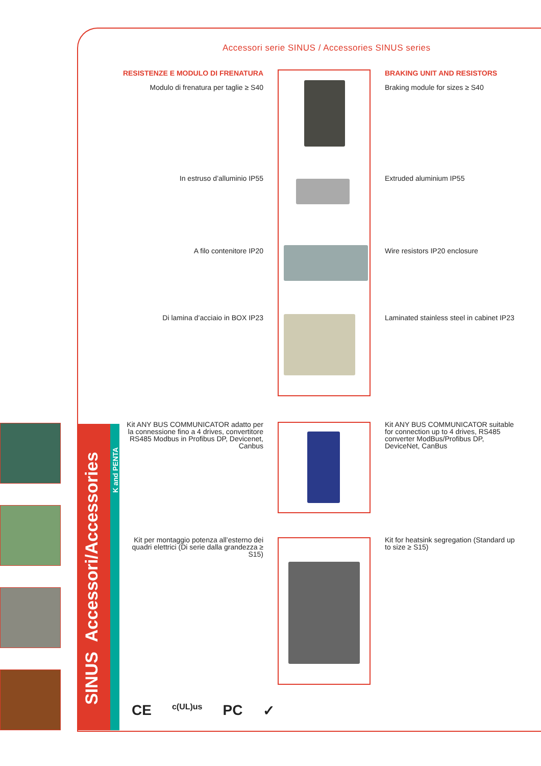Accessori serie SINUS / Accessories SINUS series
RESISTENZE E MODULO DI FRENATURA
Modulo di frenatura per taglie ≥ S40
BRAKING UNIT AND RESISTORS
Braking module for sizes ≥ S40
In estruso d’alluminio IP55
Extruded aluminium IP55
A filo contenitore IP20
Wire resistors IP20 enclosure
Di lamina d’acciaio in BOX IP23
Laminated stainless steel in cabinet IP23
Kit ANY BUS COMMUNICATOR adatto per la connessione fino a 4 drives, convertitore RS485 Modbus in Profibus DP, Devicenet, Canbus
Kit ANY BUS COMMUNICATOR suitable for connection up to 4 drives, RS485 converter ModBus/Profibus DP, DeviceNet, CanBus
Kit per montaggio potenza all’esterno dei quadri elettrici (Di serie dalla grandezza ≥ S15)
Kit for heatsink segregation (Standard up to size ≥ S15)
SINUS Accessori/Accessories
K and PENTA
CE c(UL)us PC ✓